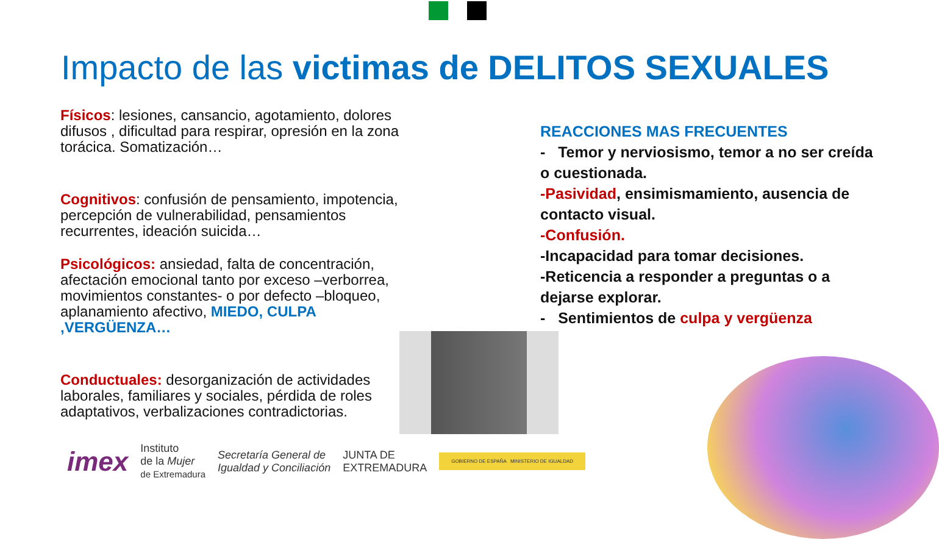Impacto de las victimas de DELITOS SEXUALES
Físicos: lesiones, cansancio, agotamiento, dolores difusos , dificultad para respirar, opresión en la zona torácica. Somatización…
Cognitivos: confusión de pensamiento, impotencia, percepción de vulnerabilidad, pensamientos recurrentes, ideación suicida…
Psicológicos: ansiedad, falta de concentración, afectación emocional tanto por exceso –verborrea, movimientos constantes- o por defecto –bloqueo, aplanamiento afectivo, MIEDO, CULPA ,VERGÜENZA…
Conductuales: desorganización de actividades laborales, familiares y sociales, pérdida de roles adaptativos, verbalizaciones contradictorias.
REACCIONES MAS FRECUENTES
- Temor y nerviosismo, temor a no ser creída o cuestionada.
-Pasividad, ensimismamiento, ausencia de contacto visual.
-Confusión.
-Incapacidad para tomar decisiones.
-Reticencia a responder a preguntas o a dejarse explorar.
- Sentimientos de culpa y vergüenza
imex Instituto
de la Mujer
de Extremadura Secretaría General de
Igualdad y Conciliación JUNTA DE
EXTREMADURA GOBIERNO DE ESPAÑA MINISTERIO DE IGUALDAD